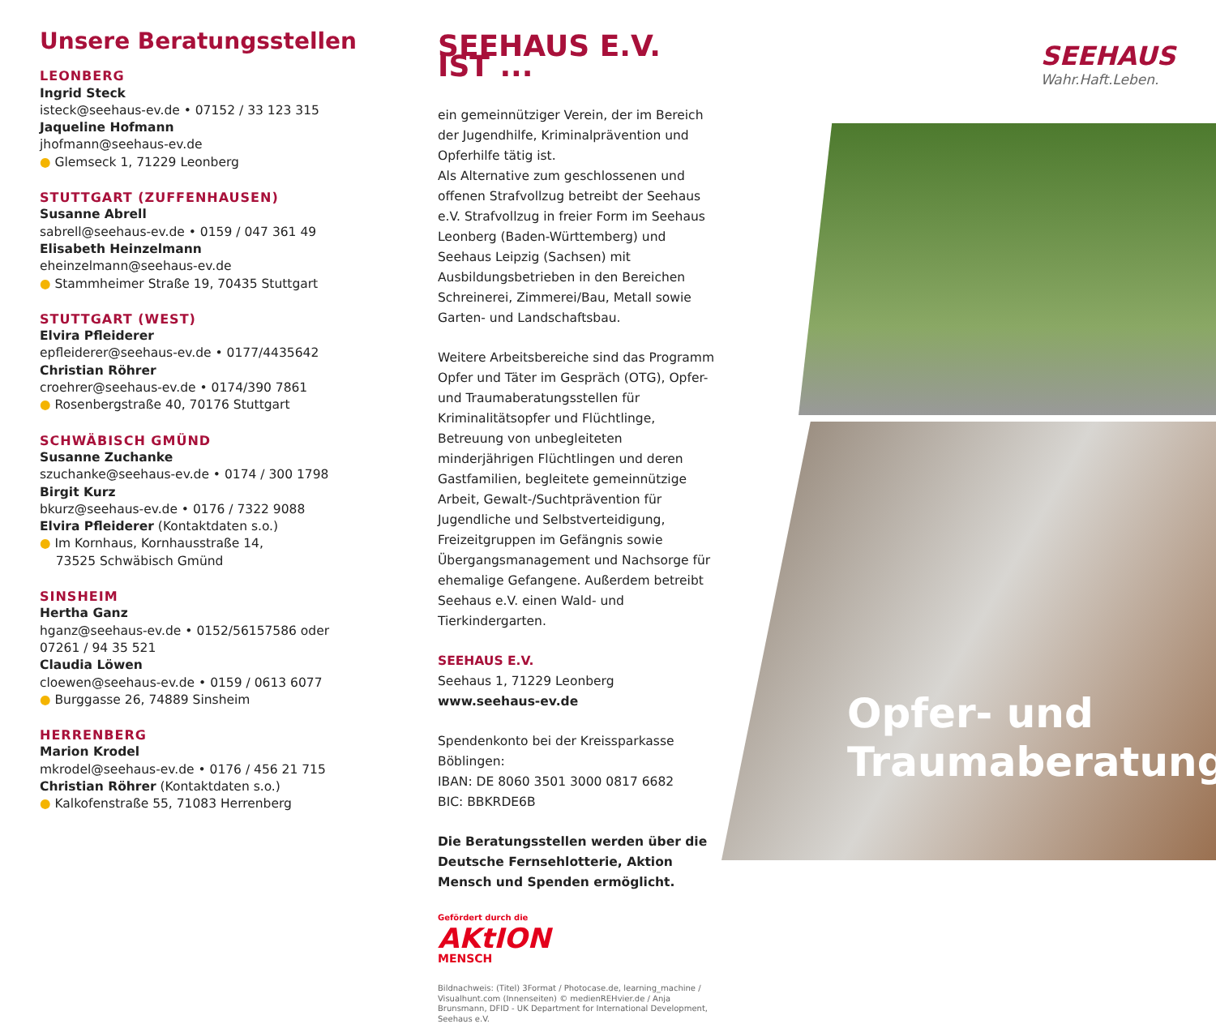Unsere Beratungsstellen
LEONBERG
Ingrid Steck
isteck@seehaus-ev.de • 07152 / 33 123 315
Jaqueline Hofmann
jhofmann@seehaus-ev.de
● Glemseck 1, 71229 Leonberg
STUTTGART (ZUFFENHAUSEN)
Susanne Abrell
sabrell@seehaus-ev.de • 0159 / 047 361 49
Elisabeth Heinzelmann
eheinzelmann@seehaus-ev.de
● Stammheimer Straße 19, 70435 Stuttgart
STUTTGART (WEST)
Elvira Pfleiderer
epfleiderer@seehaus-ev.de • 0177/4435642
Christian Röhrer
croehrer@seehaus-ev.de • 0174/390 7861
● Rosenbergstraße 40, 70176 Stuttgart
SCHWÄBISCH GMÜND
Susanne Zuchanke
szuchanke@seehaus-ev.de • 0174 / 300 1798
Birgit Kurz
bkurz@seehaus-ev.de • 0176 / 7322 9088
Elvira Pfleiderer (Kontaktdaten s.o.)
● Im Kornhaus, Kornhausstraße 14,
73525 Schwäbisch Gmünd
SINSHEIM
Hertha Ganz
hganz@seehaus-ev.de • 0152/56157586 oder
07261 / 94 35 521
Claudia Löwen
cloewen@seehaus-ev.de • 0159 / 0613 6077
● Burggasse 26, 74889 Sinsheim
HERRENBERG
Marion Krodel
mkrodel@seehaus-ev.de • 0176 / 456 21 715
Christian Röhrer (Kontaktdaten s.o.)
● Kalkofenstraße 55, 71083 Herrenberg
SEEHAUS E.V. IST ...
ein gemeinnütziger Verein, der im Bereich der Jugend­hilfe, Kriminalprävention und Opferhilfe tätig ist.
Als Alternative zum geschlossenen und offenen Straf­vollzug betreibt der Seehaus e.V. Strafvollzug in freier Form im Seehaus Leonberg (Baden-Württemberg) und Seehaus Leipzig (Sachsen) mit Ausbildungsbetrieben in den Bereichen Schreinerei, Zimmerei/Bau, Metall sowie Garten- und Landschaftsbau.
Weitere Arbeitsbereiche sind das Programm Opfer und Täter im Gespräch (OTG), Opfer- und Traumaberatungs­stellen für Kriminalitätsopfer und Flüchtlinge, Betreuung von unbegleiteten minderjährigen Flüchtlingen und deren Gastfamilien, begleitete gemeinnützige Arbeit, Gewalt-/Suchtprävention für Jugendliche und Selbst­verteidigung, Freizeitgruppen im Gefängnis sowie Übergangsmanagement und Nachsorge für ehemalige Gefangene. Außerdem betreibt Seehaus e.V. einen Wald- und Tierkindergarten.
SEEHAUS E.V.
Seehaus 1, 71229 Leonberg
www.seehaus-ev.de
Spendenkonto bei der Kreissparkasse Böblingen:
IBAN: DE 8060 3501 3000 0817 6682
BIC: BBKRDE6B
Die Beratungsstellen werden über die Deutsche Fernsehlotterie, Aktion Mensch und Spenden ermöglicht.
Gefördert durch die
AKtION
MENSCH
Bildnachweis: (Titel) 3Format / Photocase.de, learning_machine / Visualhunt.com (Innenseiten) © medienREHvier.de / Anja Brunsmann, DFID - UK Department for International Development, Seehaus e.V.
SEEHAUS
Wahr.Haft.Leben.
Opfer- und
Traumaberatung